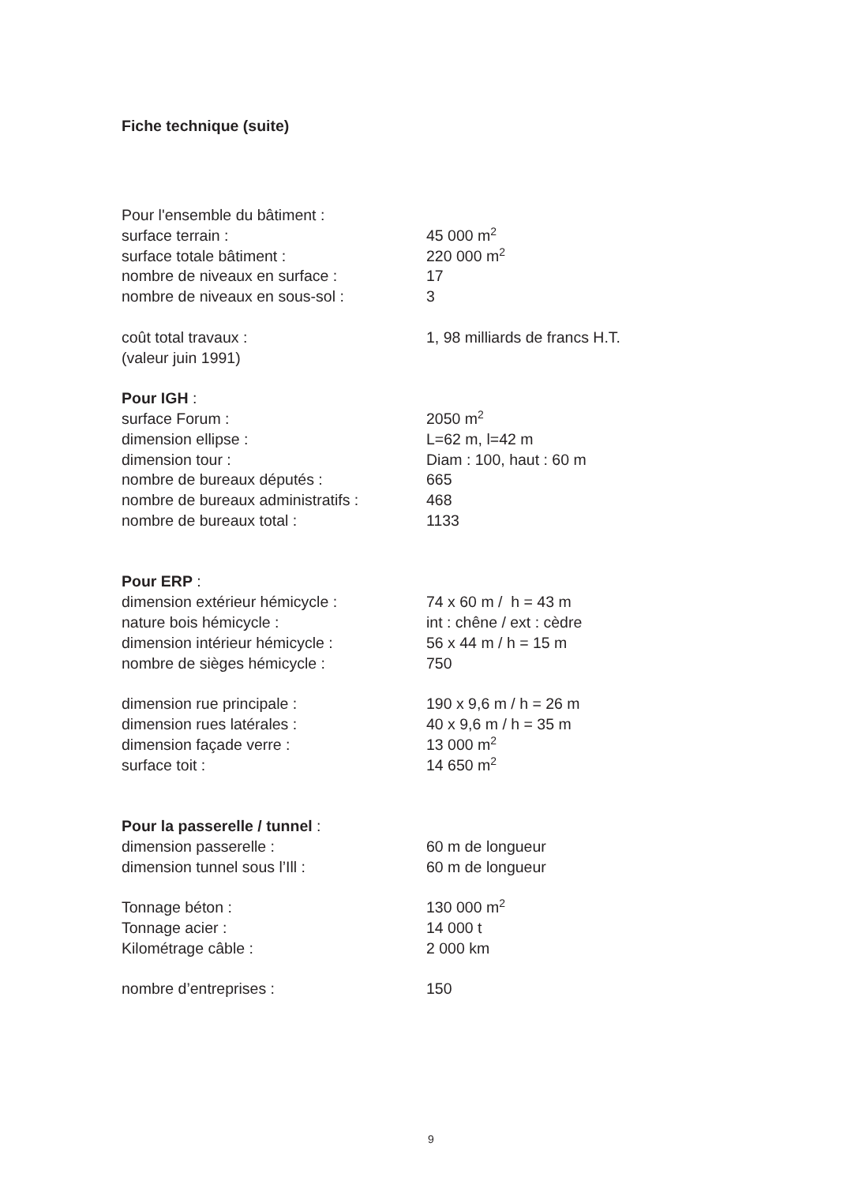Fiche technique (suite)
| Pour l'ensemble du bâtiment : | |
| surface terrain : | 45 000 m<sup>2</sup> |
| surface totale bâtiment : | 220 000 m<sup>2</sup> |
| nombre de niveaux en surface : | 17 |
| nombre de niveaux en sous-sol : | 3 |
| coût total travaux : | 1, 98 milliards de francs H.T. |
| (valeur juin 1991) | |
| Pour IGH : | |
| surface Forum : | 2050 m<sup>2</sup> |
| dimension ellipse : | L=62 m, l=42 m |
| dimension tour : | Diam : 100, haut : 60 m |
| nombre de bureaux députés : | 665 |
| nombre de bureaux administratifs : | 468 |
| nombre de bureaux total : | 1133 |
| Pour ERP : | |
| dimension extérieur hémicycle : | 74 x 60 m / h = 43 m |
| nature bois hémicycle : | int : chêne / ext : cèdre |
| dimension intérieur hémicycle : | 56 x 44 m / h = 15 m |
| nombre de sièges hémicycle : | 750 |
| dimension rue principale : | 190 x 9,6 m / h = 26 m |
| dimension rues latérales : | 40 x 9,6 m / h = 35 m |
| dimension façade verre : | 13 000 m<sup>2</sup> |
| surface toit : | 14 650 m<sup>2</sup> |
| Pour la passerelle / tunnel : | |
| dimension passerelle : | 60 m de longueur |
| dimension tunnel sous l’Ill : | 60 m de longueur |
| Tonnage béton : | 130 000 m<sup>2</sup> |
| Tonnage acier : | 14 000 t |
| Kilométrage câble : | 2 000 km |
| nombre d’entreprises : | 150 |
9